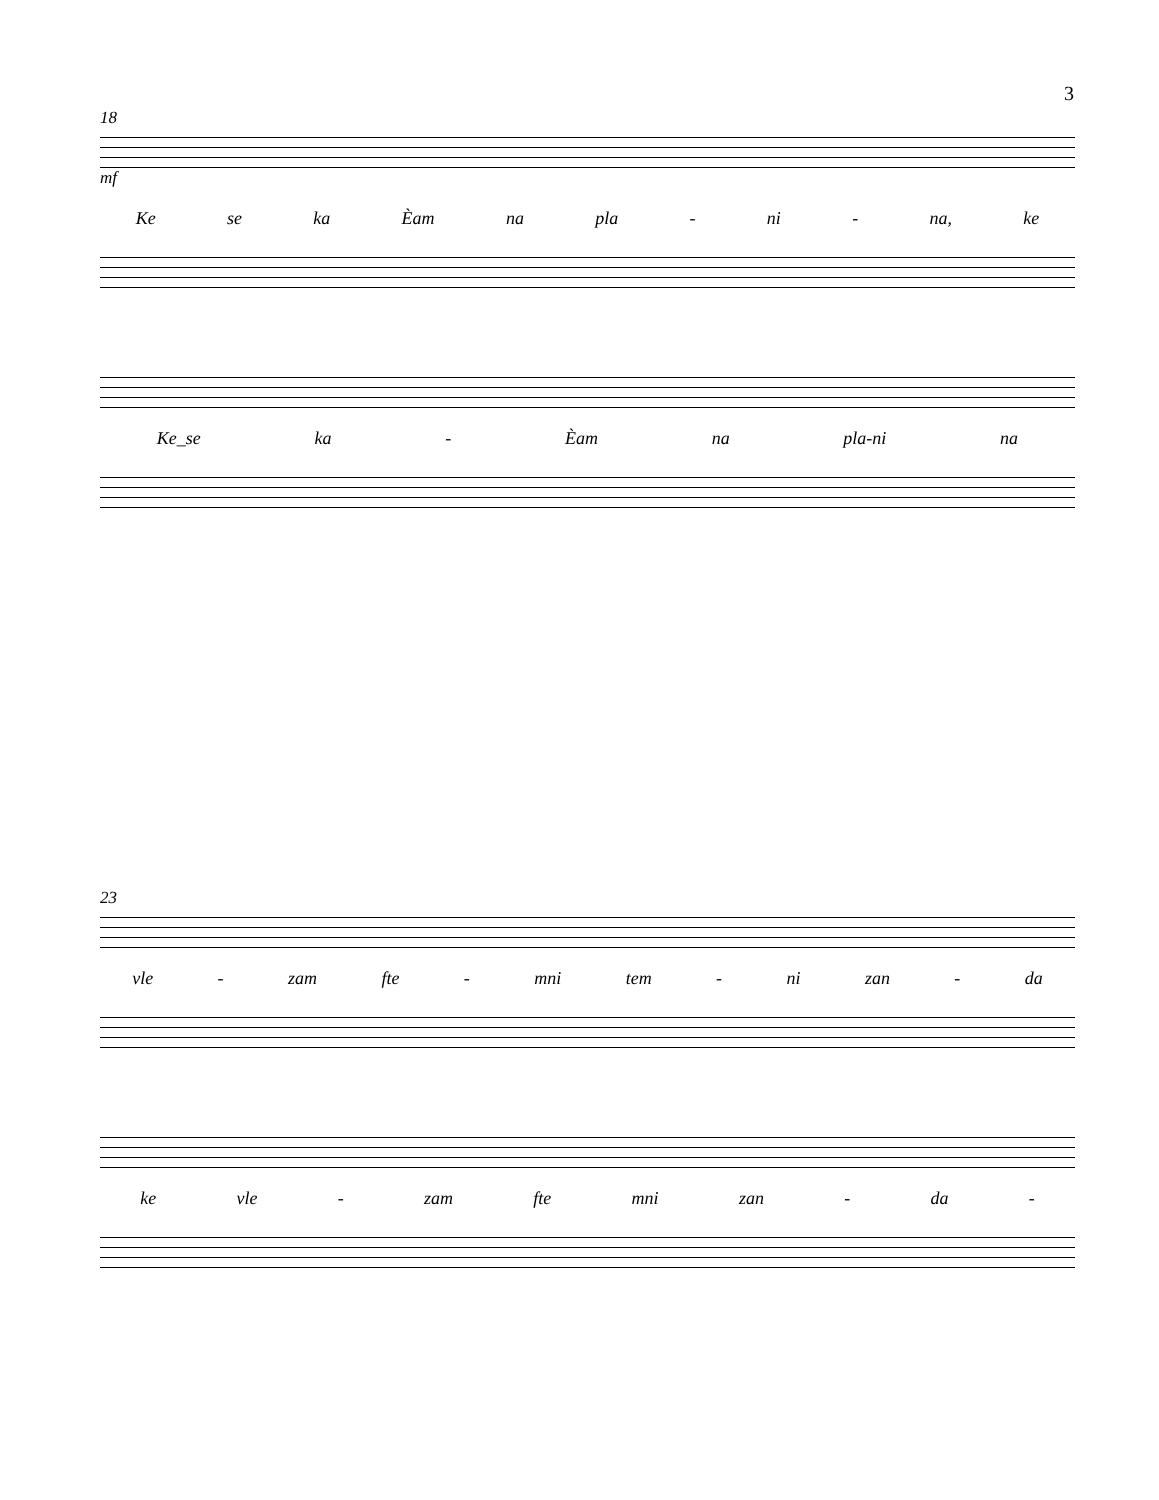3
18
mf
Ke se ka Èam na pla - ni - na, ke
Ke_se ka - Èam na pla-ni na
23
vle - zam fte - mni tem - ni zan - da
ke vle - zam fte mni zan - da -